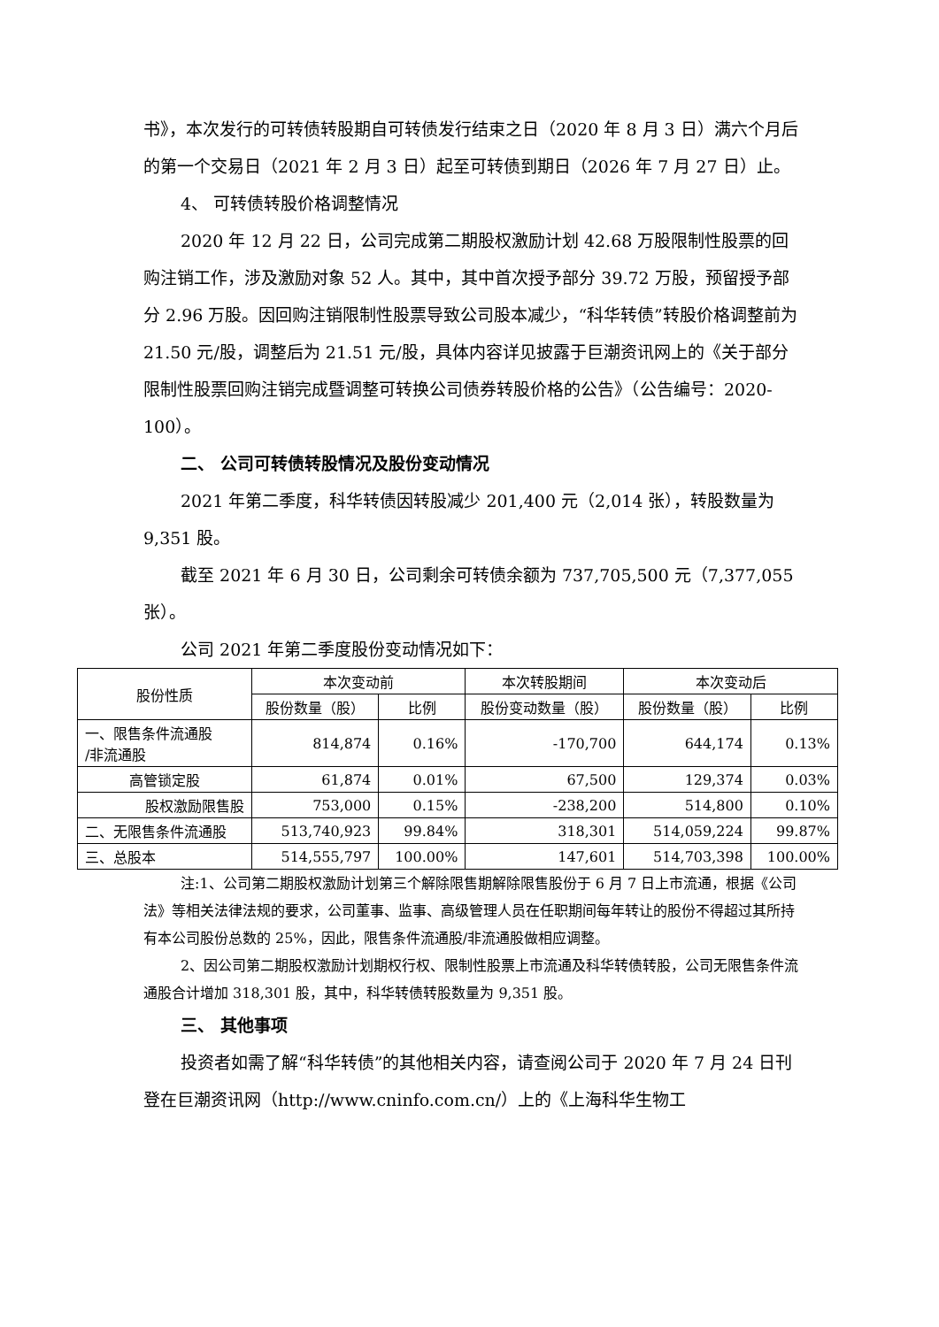书》，本次发行的可转债转股期自可转债发行结束之日（2020 年 8 月 3 日）满六个月后的第一个交易日（2021 年 2 月 3 日）起至可转债到期日（2026 年 7 月 27 日）止。
4、 可转债转股价格调整情况
2020 年 12 月 22 日，公司完成第二期股权激励计划 42.68 万股限制性股票的回购注销工作，涉及激励对象 52 人。其中，其中首次授予部分 39.72 万股，预留授予部分 2.96 万股。因回购注销限制性股票导致公司股本减少，“科华转债”转股价格调整前为 21.50 元/股，调整后为 21.51 元/股，具体内容详见披露于巨潮资讯网上的《关于部分限制性股票回购注销完成暨调整可转换公司债券转股价格的公告》（公告编号：2020-100）。
二、 公司可转债转股情况及股份变动情况
2021 年第二季度，科华转债因转股减少 201,400 元（2,014 张），转股数量为 9,351 股。
截至 2021 年 6 月 30 日，公司剩余可转债余额为 737,705,500 元（7,377,055 张）。
公司 2021 年第二季度股份变动情况如下：
| 股份性质 | 本次变动前 | | 本次转股期间 | 本次变动后 | |
| --- | --- | --- | --- | --- | --- |
| | 股份数量（股） | 比例 | 股份变动数量（股） | 股份数量（股） | 比例 |
| 一、限售条件流通股 /非流通股 | 814,874 | 0.16% | -170,700 | 644,174 | 0.13% |
| 高管锁定股 | 61,874 | 0.01% | 67,500 | 129,374 | 0.03% |
| 股权激励限售股 | 753,000 | 0.15% | -238,200 | 514,800 | 0.10% |
| 二、无限售条件流通股 | 513,740,923 | 99.84% | 318,301 | 514,059,224 | 99.87% |
| 三、总股本 | 514,555,797 | 100.00% | 147,601 | 514,703,398 | 100.00% |
注:1、公司第二期股权激励计划第三个解除限售期解除限售股份于 6 月 7 日上市流通，根据《公司法》等相关法律法规的要求，公司董事、监事、高级管理人员在任职期间每年转让的股份不得超过其所持有本公司股份总数的 25%，因此，限售条件流通股/非流通股做相应调整。
2、因公司第二期股权激励计划期权行权、限制性股票上市流通及科华转债转股，公司无限售条件流通股合计增加 318,301 股，其中，科华转债转股数量为 9,351 股。
三、 其他事项
投资者如需了解“科华转债”的其他相关内容，请查阅公司于 2020 年 7 月 24 日刊登在巨潮资讯网（http://www.cninfo.com.cn/）上的《上海科华生物工